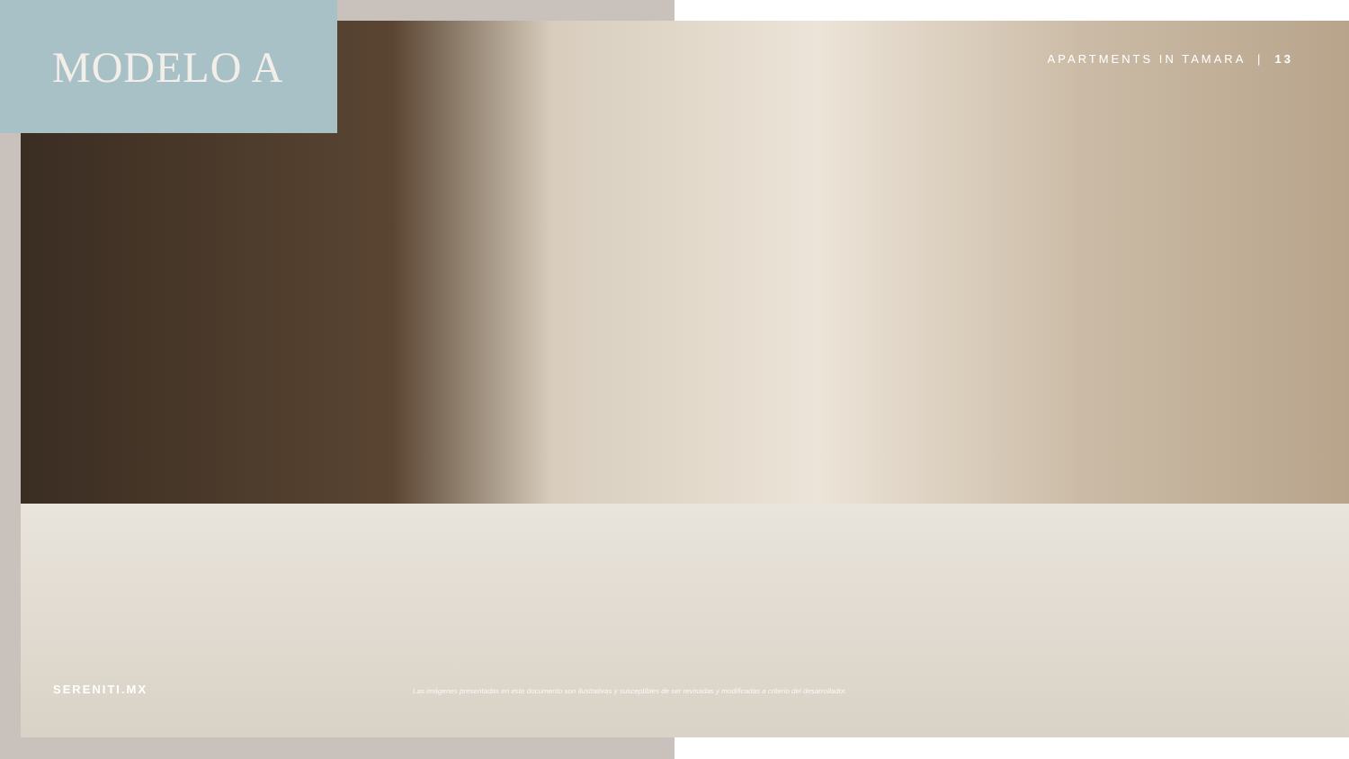MODELO A
APARTMENTS IN TAMARA | 13
SERENITI.MX Las imágenes presentadas en este documento son ilustrativas y susceptibles de ser revisadas y modificadas a criterio del desarrollador.